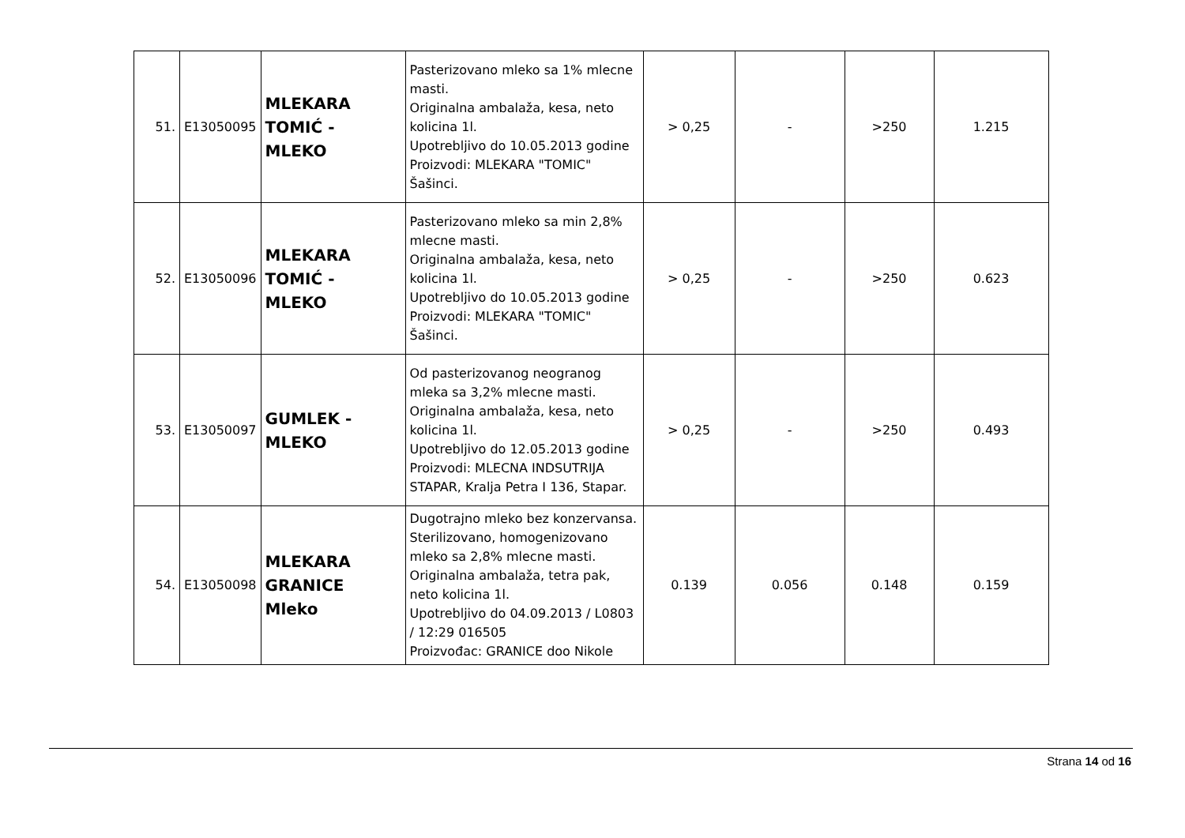| 51. | E13050095 | MLEKARA TOMIĆ - MLEKO | Pasterizovano mleko sa 1% mlecne masti. Originalna ambalaža, kesa, neto kolicina 1l. Upotrebljivo do 10.05.2013 godine Proizvodi: MLEKARA "TOMIC" Šašinci. | > 0,25 | - | >250 | 1.215 |
| 52. | E13050096 | MLEKARA TOMIĆ - MLEKO | Pasterizovano mleko sa min 2,8% mlecne masti. Originalna ambalaža, kesa, neto kolicina 1l. Upotrebljivo do 10.05.2013 godine Proizvodi: MLEKARA "TOMIC" Šašinci. | > 0,25 | - | >250 | 0.623 |
| 53. | E13050097 | GUMLEK - MLEKO | Od pasterizovanog neogranog mleka sa 3,2% mlecne masti. Originalna ambalaža, kesa, neto kolicina 1l. Upotrebljivo do 12.05.2013 godine Proizvodi: MLECNA INDSUTRIJA STAPAR, Kralja Petra I 136, Stapar. | > 0,25 | - | >250 | 0.493 |
| 54. | E13050098 | MLEKARA GRANICE Mleko | Dugotrajno mleko bez konzervansa. Sterilizovano, homogenizovano mleko sa 2,8% mlecne masti. Originalna ambalaža, tetra pak, neto kolicina 1l. Upotrebljivo do 04.09.2013 / L0803 / 12:29 016505 Proizvođac: GRANICE doo Nikole | 0.139 | 0.056 | 0.148 | 0.159 |
Strana 14 od 16